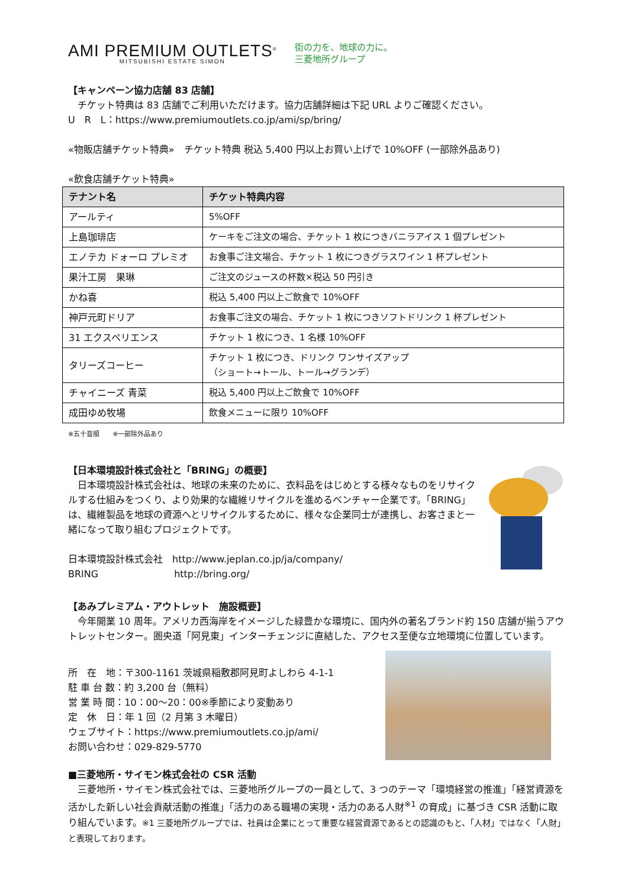AMI PREMIUM OUTLETS<sup>®</sup>
MITSUBISHI ESTATE SIMON
街の力を、地球の力に。
三菱地所グループ
【キャンペーン協力店舗 83 店舗】
　チケット特典は 83 店舗でご利用いただけます。協力店舗詳細は下記 URL よりご確認ください。
U　R　L：https://www.premiumoutlets.co.jp/ami/sp/bring/
«物販店舗チケット特典»　チケット特典 税込 5,400 円以上お買い上げで 10%OFF (一部除外品あり)
«飲食店舗チケット特典»
| テナント名 | チケット特典内容 |
| --- | --- |
| アールティ | 5%OFF |
| 上島珈琲店 | ケーキをご注文の場合、チケット 1 枚につきバニラアイス 1 個プレゼント |
| エノテカ ドォーロ プレミオ | お食事ご注文場合、チケット 1 枚につきグラスワイン 1 杯プレゼント |
| 果汁工房 果琳 | ご注文のジュースの杯数×税込 50 円引き |
| かね喜 | 税込 5,400 円以上ご飲食で 10%OFF |
| 神戸元町ドリア | お食事ご注文の場合、チケット 1 枚につきソフトドリンク 1 杯プレゼント |
| 31 エクスペリエンス | チケット 1 枚につき、1 名様 10%OFF |
| タリーズコーヒー | チケット 1 枚につき、ドリンク ワンサイズアップ （ショート→トール、トール→グランデ） |
| チャイニーズ 青菜 | 税込 5,400 円以上ご飲食で 10%OFF |
| 成田ゆめ牧場 | 飲食メニューに限り 10%OFF |
※五十音順　　※一部除外品あり
【日本環境設計株式会社と「BRING」の概要】
　日本環境設計株式会社は、地球の未来のために、衣料品をはじめとする様々なものをリサイクルする仕組みをつくり、より効果的な繊維リサイクルを進めるベンチャー企業です。「BRING」は、繊維製品を地球の資源へとリサイクルするために、様々な企業同士が連携し、お客さまと一緒になって取り組むプロジェクトです。
日本環境設計株式会社　http://www.jeplan.co.jp/ja/company/
BRING　　　　　　　　http://bring.org/
【あみプレミアム・アウトレット　施設概要】
　今年開業 10 周年。アメリカ西海岸をイメージした緑豊かな環境に、国内外の著名ブランド約 150 店舗が揃うアウトレットセンター。圏央道「阿見東」インターチェンジに直結した、アクセス至便な立地環境に位置しています。
所　在　地：〒300-1161 茨城県稲敷郡阿見町よしわら 4-1-1
駐 車 台 数：約 3,200 台（無料）
営 業 時 間：10：00～20：00※季節により変動あり
定　休　日：年 1 回（2 月第 3 木曜日）
ウェブサイト：https://www.premiumoutlets.co.jp/ami/
お問い合わせ：029-829-5770
■三菱地所・サイモン株式会社の CSR 活動
　三菱地所・サイモン株式会社では、三菱地所グループの一員として、3 つのテーマ「環境経営の推進」「経営資源を活かした新しい社会貢献活動の推進」「活力のある職場の実現・活力のある人財<sup>※1</sup> の育成」に基づき CSR 活動に取り組んでいます。※1 三菱地所グループでは、社員は企業にとって重要な経営資源であるとの認識のもと、「人材」ではなく「人財」と表現しております。